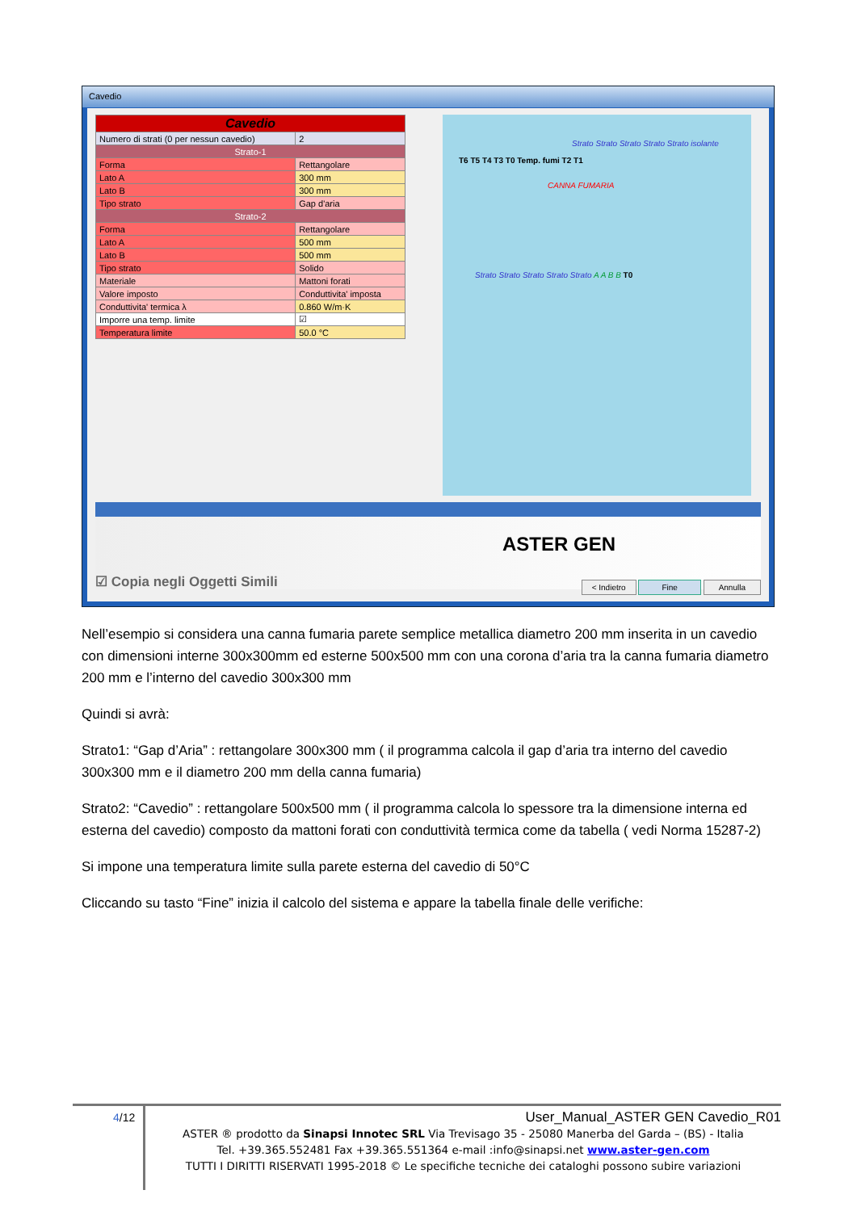Cavedio
| Cavedio | |
| Numero di strati (0 per nessun cavedio) | 2 |
| Strato-1 | |
| Forma | Rettangolare |
| Lato A | 300 mm |
| Lato B | 300 mm |
| Tipo strato | Gap d'aria |
| Strato-2 | |
| Forma | Rettangolare |
| Lato A | 500 mm |
| Lato B | 500 mm |
| Tipo strato | Solido |
| Materiale | Mattoni forati |
| Valore imposto | Conduttivita' imposta |
| Conduttivita' termica λ | 0.860 W/m·K |
| Imporre una temp. limite | ☑ |
| Temperatura limite | 50.0 °C |
Strato Strato Strato Strato Strato isolante
T6 T5 T4 T3 T0 Temp. fumi T2 T1
CANNA FUMARIA
Strato Strato Strato Strato Strato A A B B T0
ASTER GEN
☑ Copia negli Oggetti Simili < Indietro Fine Annulla
Nell’esempio si considera una canna fumaria parete semplice metallica diametro 200 mm inserita in un cavedio con dimensioni interne 300x300mm ed esterne 500x500 mm con una corona d’aria tra la canna fumaria diametro 200 mm e l’interno del cavedio 300x300 mm
Quindi si avrà:
Strato1: “Gap d’Aria” : rettangolare 300x300 mm ( il programma calcola il gap d’aria tra interno del cavedio 300x300 mm e il diametro 200 mm della canna fumaria)
Strato2: “Cavedio” : rettangolare 500x500 mm ( il programma calcola lo spessore tra la dimensione interna ed esterna del cavedio) composto da mattoni forati con conduttività termica come da tabella ( vedi Norma 15287-2)
Si impone una temperatura limite sulla parete esterna del cavedio di 50°C
Cliccando su tasto “Fine” inizia il calcolo del sistema e appare la tabella finale delle verifiche:
4/12
User_Manual_ASTER GEN Cavedio_R01
ASTER ® prodotto da Sinapsi Innotec SRL Via Trevisago 35 - 25080 Manerba del Garda – (BS) - Italia
Tel. +39.365.552481 Fax +39.365.551364 e-mail :info@sinapsi.net www.aster-gen.com
TUTTI I DIRITTI RISERVATI 1995-2018 © Le specifiche tecniche dei cataloghi possono subire variazioni